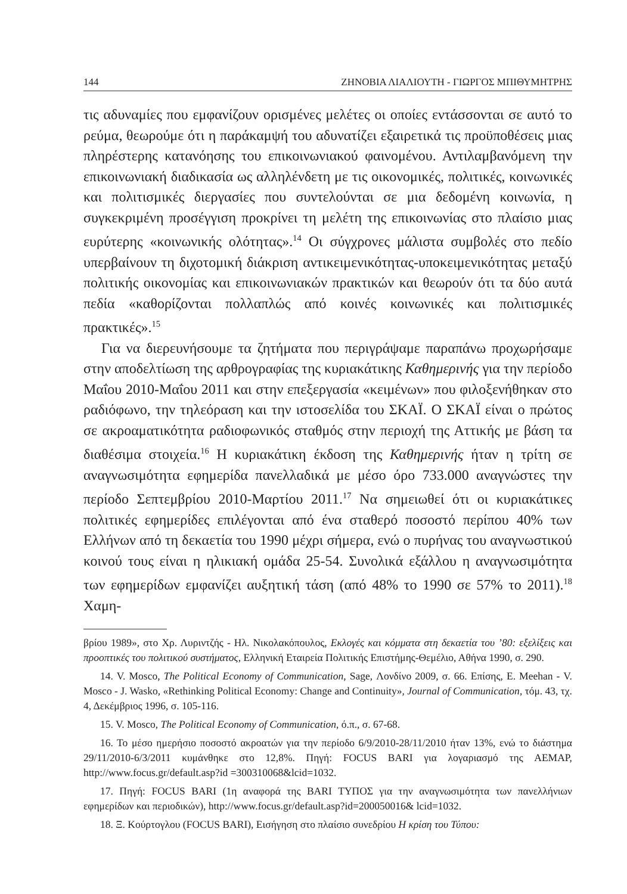144 ΖΗΝΟΒΙΑ ΛΙΑΛΙΟΥΤΗ - ΓΙΩΡΓΟΣ ΜΠΙΘΥΜΗΤΡΗΣ
τις αδυναμίες που εμφανίζουν ορισμένες μελέτες οι οποίες εντάσσονται σε αυτό το ρεύμα, θεωρούμε ότι η παράκαμψή του αδυνατίζει εξαιρετικά τις προϋποθέσεις μιας πληρέστερης κατανόησης του επικοινωνιακού φαινομένου. Αντιλαμβανόμενη την επικοινωνιακή διαδικασία ως αλληλένδετη με τις οικονομικές, πολιτικές, κοινωνικές και πολιτισμικές διεργασίες που συντελούνται σε μια δεδομένη κοινωνία, η συγκεκριμένη προσέγγιση προκρίνει τη μελέτη της επικοινωνίας στο πλαίσιο μιας ευρύτερης «κοινωνικής ολότητας».<sup>14</sup> Οι σύγχρονες μάλιστα συμβολές στο πεδίο υπερβαίνουν τη διχοτομική διάκριση αντικειμενικότητας-υποκειμενικότητας μεταξύ πολιτικής οικονομίας και επικοινωνιακών πρακτικών και θεωρούν ότι τα δύο αυτά πεδία «καθορίζονται πολλαπλώς από κοινές κοινωνικές και πολιτισμικές πρακτικές».<sup>15</sup>
Για να διερευνήσουμε τα ζητήματα που περιγράψαμε παραπάνω προχωρήσαμε στην αποδελτίωση της αρθρογραφίας της κυριακάτικης Καθημερινής για την περίοδο Μαΐου 2010-Μαΐου 2011 και στην επεξεργασία «κειμένων» που φιλοξενήθηκαν στο ραδιόφωνο, την τηλεόραση και την ιστοσελίδα του ΣΚΑΪ. Ο ΣΚΑΪ είναι ο πρώτος σε ακροαματικότητα ραδιοφωνικός σταθμός στην περιοχή της Αττικής με βάση τα διαθέσιμα στοιχεία.<sup>16</sup> Η κυριακάτικη έκδοση της Καθημερινής ήταν η τρίτη σε αναγνωσιμότητα εφημερίδα πανελλαδικά με μέσο όρο 733.000 αναγνώστες την περίοδο Σεπτεμβρίου 2010-Μαρτίου 2011.<sup>17</sup> Να σημειωθεί ότι οι κυριακάτικες πολιτικές εφημερίδες επιλέγονται από ένα σταθερό ποσοστό περίπου 40% των Ελλήνων από τη δεκαετία του 1990 μέχρι σήμερα, ενώ ο πυρήνας του αναγνωστικού κοινού τους είναι η ηλικιακή ομάδα 25-54. Συνολικά εξάλλου η αναγνωσιμότητα των εφημερίδων εμφανίζει αυξητική τάση (από 48% το 1990 σε 57% το 2011).<sup>18</sup> Χαμη-
βρίου 1989», στο Χρ. Λυριντζής - Ηλ. Νικολακόπουλος, Εκλογές και κόμματα στη δεκαετία του ’80: εξελίξεις και προοπτικές του πολιτικού συστήματος, Ελληνική Εταιρεία Πολιτικής Επιστήμης-Θεμέλιο, Αθήνα 1990, σ. 290.
14. V. Mosco, The Political Economy of Communication, Sage, Λονδίνο 2009, σ. 66. Επίσης, E. Meehan - V. Mosco - J. Wasko, «Rethinking Political Economy: Change and Continuity», Journal of Communication, τόμ. 43, τχ. 4, Δεκέμβριος 1996, σ. 105-116.
15. V. Mosco, The Political Economy of Communication, ό.π., σ. 67-68.
16. Το μέσο ημερήσιο ποσοστό ακροατών για την περίοδο 6/9/2010-28/11/2010 ήταν 13%, ενώ το διάστημα 29/11/2010-6/3/2011 κυμάνθηκε στο 12,8%. Πηγή: FOCUS BARI για λογαριασμό της AEMAP, http://www.focus.gr/default.asp?id =300310068&lcid=1032.
17. Πηγή: FOCUS BARI (1η αναφορά της BARI ΤΥΠΟΣ για την αναγνωσιμότητα των πανελλήνιων εφημερίδων και περιοδικών), http://www.focus.gr/default.asp?id=200050016& lcid=1032.
18. Ξ. Κούρτογλου (FOCUS BARI), Εισήγηση στο πλαίσιο συνεδρίου Η κρίση του Τύπου: